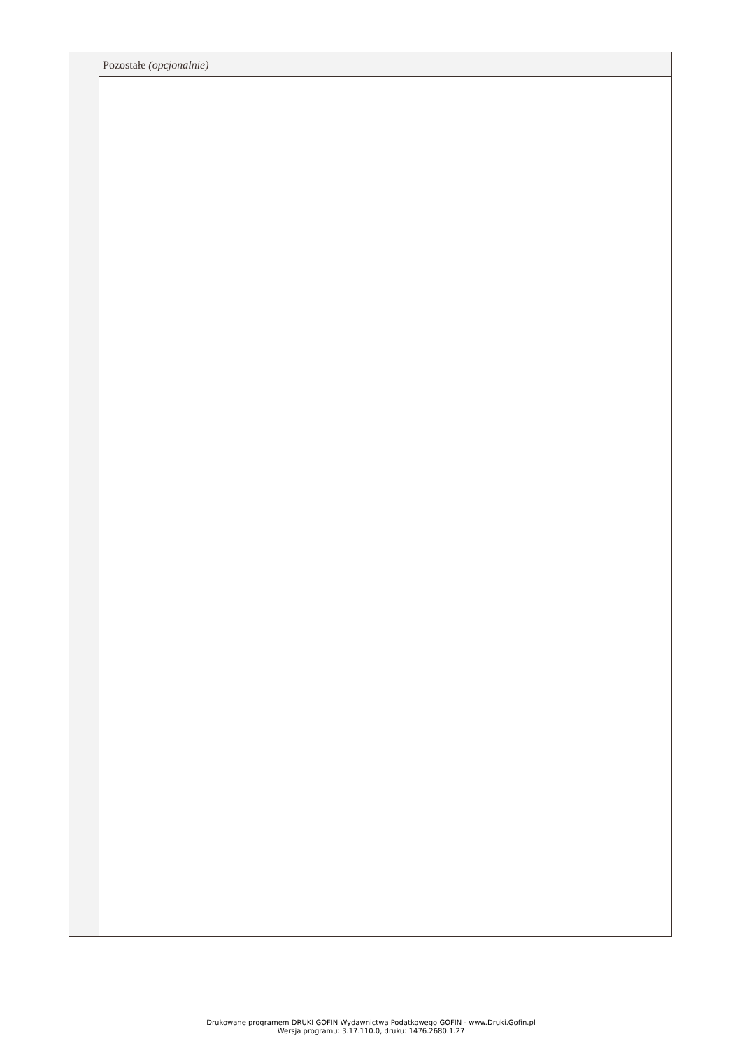Pozostałe (opcjonalnie)
Drukowane programem DRUKI GOFIN Wydawnictwa Podatkowego GOFIN - www.Druki.Gofin.pl
Wersja programu: 3.17.110.0, druku: 1476.2680.1.27